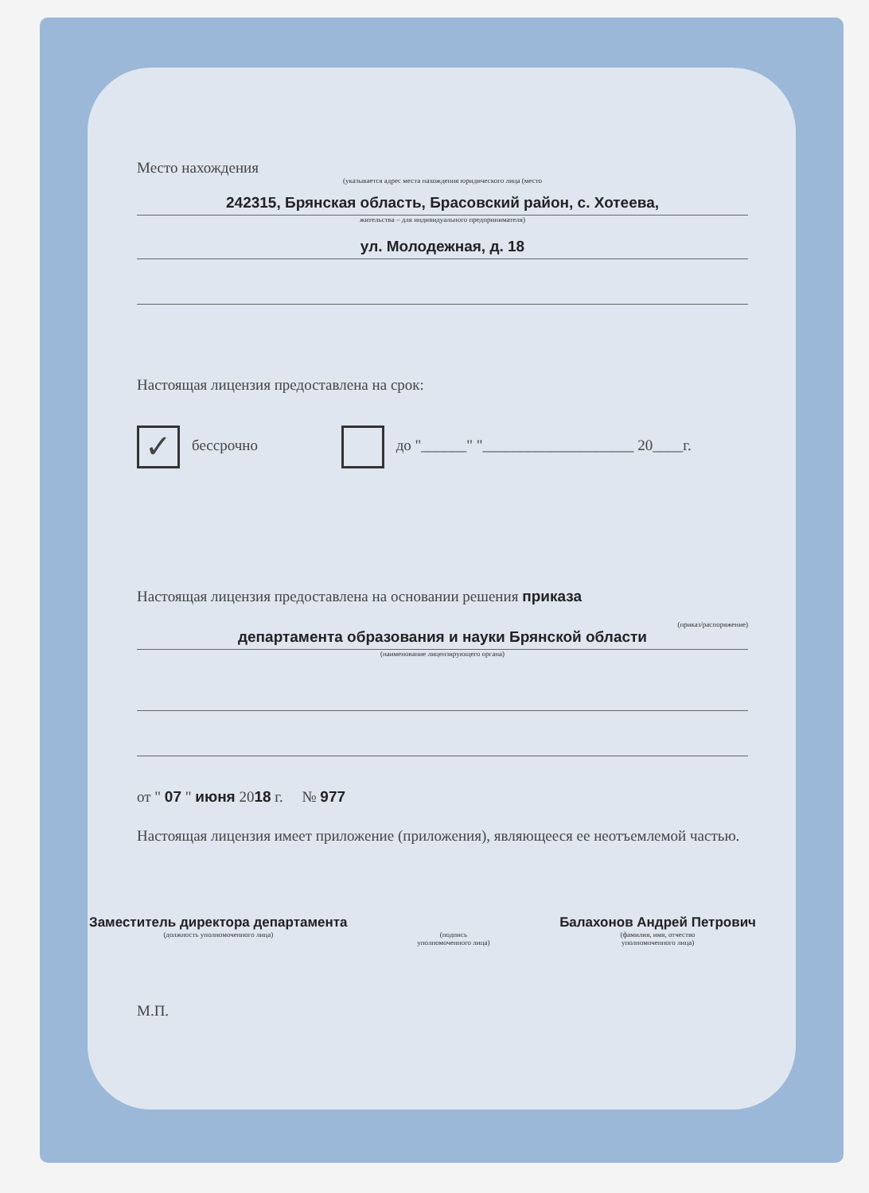Место нахождения
(указывается адрес места нахождения юридического лица (место
242315, Брянская область, Брасовский район, с. Хотеева,
жительства – для индивидуального предпринимателя)
ул. Молодежная, д. 18
Настоящая лицензия предоставлена на срок:
✓ бессрочно до "______" "____________________ 20____г.
Настоящая лицензия предоставлена на основании решения приказа
(приказ/распоряжение)
департамента образования и науки Брянской области
(наименование лицензирующего органа)
от " 07 " июня 2018 г. № 977
Настоящая лицензия имеет приложение (приложения), являющееся ее неотъемлемой частью.
Заместитель директора департамента
(должность уполномоченного лица)
(подпись
уполномоченного лица)
Балахонов Андрей Петрович
(фамилия, имя, отчество
уполномоченного лица)
М.П.